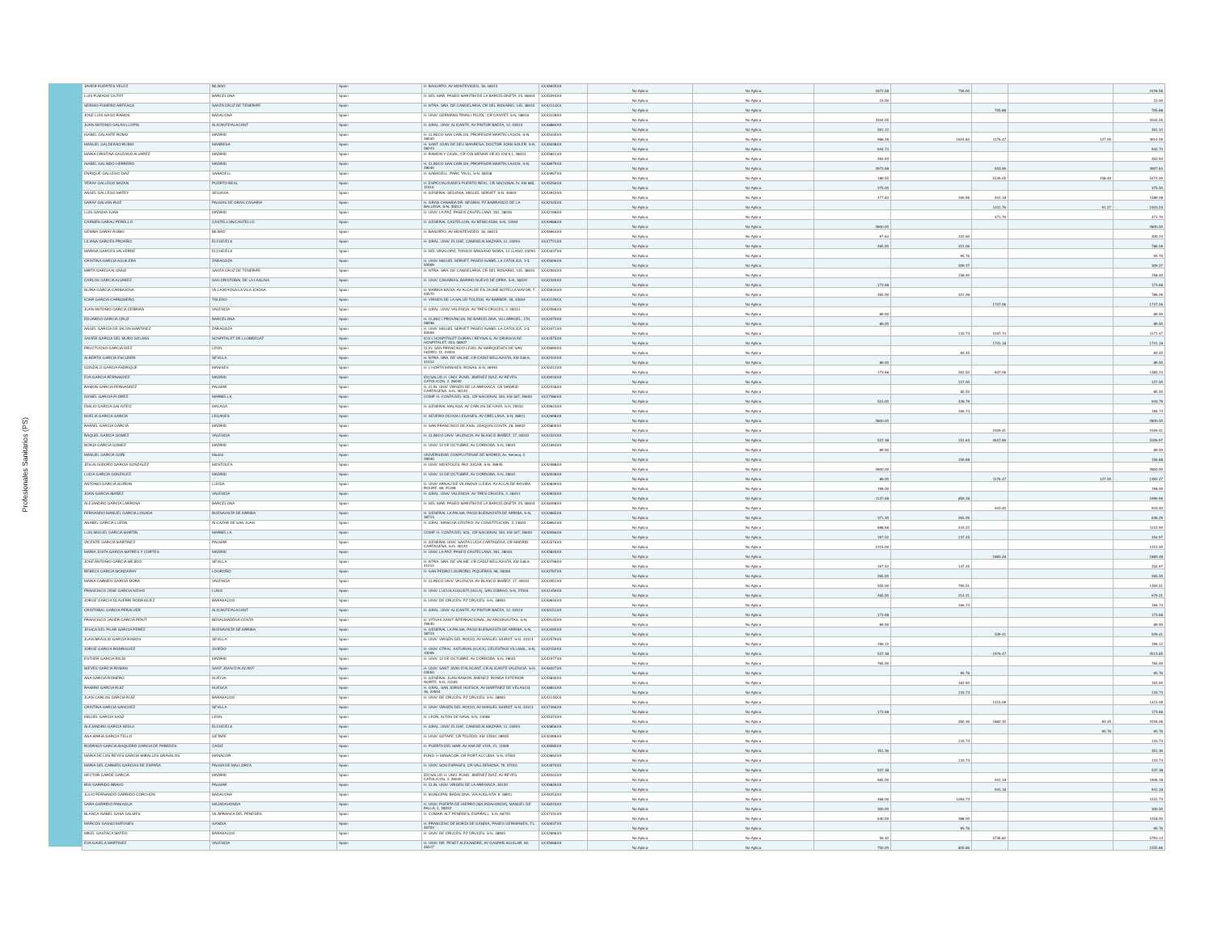Profesionales Sanitarios (PS)
| JAVIER FUERTES VELEZ | BILBAO | Spain | H. BASURTO, AV MONTEVIDEO, 18, 48013 | XXX6925XX | No Aplica | No Aplica | 1672.58 | 756.00 | | | 2428.58 |
| LUIS FUMADO CIUTAT | BARCELONA | Spain | H. DEL MAR, PASEO MARITIM DE LA BARCELONETA, 25, 08003 | XXX5293XX | No Aplica | No Aplica | 15.00 | | | | 15.00 |
| SERGIO FUMERO ARTEAGA | SANTA CRUZ DE TENERIFE | Spain | H. NTRA. SRA. DE CANDELARIA, CR DEL ROSARIO, 145, 38010 | XXX4114XX | No Aplica | No Aplica | | | 705.88 | | 705.88 |
| JOSE LUIS GAGO RAMOS | BADALONA | Spain | H. UNIV. GERMANS TRIAS I PUJOL, CR CANYET, S-N, 08916 | XXX3128XX | No Aplica | No Aplica | 3344.05 | | | | 3344.05 |
| JUAN ANTONIO GALAN LLOPIS | ALICANTE/ALACANT | Spain | H. GRAL. UNIV. ALICANTE, AV PINTOR BAEZA, 12, 03010 | XXX8884XX | No Aplica | No Aplica | 261.12 | | | | 261.12 |
| ISABEL GALANTE ROMO | MADRID | Spain | H. CLINICO SAN CARLOS, PROFESOR MARTIN LAGOS, S-N, 28040 | XXX5445XX | No Aplica | No Aplica | 986.28 | 1624.84 | 1176.47 | 127.00 | 3914.59 |
| MANUEL GALDEANO RUBIO | MANRESA | Spain | H. SANT JOAN DE DEU MANRESA, DOCTOR JOAN SOLER, S-N, 08243 | XXX6038XX | No Aplica | No Aplica | 944.74 | | | | 944.74 |
| MARIA CRISTINA GALEANO ALVAREZ | MADRID | Spain | H. RAMON Y CAJAL, CR COLMENAR VIEJO, KM 9,1, 28034 | XXX5841XX | No Aplica | No Aplica | 262.93 | | | | 262.93 |
| ISABEL GALINDO HERRERO | MADRID | Spain | H. CLINICO SAN CARLOS, PROFESOR MARTIN LAGOS, S-N, 28040 | XXX8979XX | No Aplica | No Aplica | 2973.68 | | 933.96 | | 3907.64 |
| ENRIQUE GALLEGO DIAZ | SABADELL | Spain | H. SABADELL, PARC TAULI, S-N, 08208 | XXX0967XX | No Aplica | No Aplica | 189.55 | | 5126.05 | 158.40 | 5474.00 |
| YERAY GALLEGO BAZAN | PUERTO REAL | Spain | H. ESPECIALIDADES PUERTO REAL, CR NACIONAL IV, KM 665, 11510 | XXX5256XX | No Aplica | No Aplica | 275.00 | | | | 275.00 |
| ANGEL GALLEGO MATEY | SEGOVIA | Spain | H. GENERAL SEGOVIA, MIGUEL SERVET, S-N, 40002 | XXX4942XX | No Aplica | No Aplica | 477.84 | 169.96 | 941.18 | | 1589.08 |
| SARAY GALVAN RUIZ | PALMAS DE GRAN CANARIA | Spain | H. GRAN CANARIA DR. NEGRIN, PZ BARRANCO DE LA BALLENA, S-N, 35012 | XXX2345XX | No Aplica | No Aplica | | | 1411.76 | 91.27 | 1503.03 |
| LUIS GANDIA JUAN | MADRID | Spain | H. UNIV. LA PAZ, PASEO CASTELLANA, 261, 28046 | XXX2198XX | No Aplica | No Aplica | | | 471.70 | | 471.70 |
| CARMEN GARAU PERELLO | CASTELLON/CASTELLO | Spain | H. GENERAL CASTELLON, AV BENICASIM, S-N, 12004 | XXX9988XX | No Aplica | No Aplica | 2800.00 | | | | 2800.00 |
| GEMMA GARAY RUBIO | BILBAO | Spain | H. BASURTO, AV MONTEVIDEO, 18, 48013 | XXX6964XX | No Aplica | No Aplica | 97.64 | 102.60 | | | 200.24 |
| LILIANA GARCES PROAÑO | ELCHE/ELX | Spain | H. GRAL. UNIV. ELCHE, CAMINO ALMAZARA, 11, 03203 | XXX7721XX | No Aplica | No Aplica | 465.00 | 321.06 | | | 786.06 |
| MARINA GARCES VALVERDE | ELCHE/ELX | Spain | H. DEL VINALOPO, TONICO SANSANO MORA, 14 LLANO, 03293 | XXX4037XX | No Aplica | No Aplica | | 95.76 | | | 95.76 |
| CRISTINA GARCIA AGUILERA | ZARAGOZA | Spain | H. UNIV. MIGUEL SERVET, PASEO ISABEL LA CATOLICA, 1-3, 50009 | XXX5006XX | No Aplica | No Aplica | | 309.27 | | | 309.27 |
| MIRTA GARCIA ALONSO | SANTA CRUZ DE TENERIFE | Spain | H. NTRA. SRA. DE CANDELARIA, CR DEL ROSARIO, 145, 38010 | XXX2063XX | No Aplica | No Aplica | | 158.40 | | | 158.40 |
| CARLOS GARCIA ALVAREZ | SAN CRISTOBAL DE LA LAGUNA | Spain | H. UNIV. CANARIAS, BARRIO NUEVO DE OFRA, S-N, 38320 | XXX2340XX | No Aplica | No Aplica | 173.68 | | | | 173.68 |
| NURIA GARCIA CARBAJOSA | VILLAJOYOSA/LA VILA JOIOSA | Spain | H. MARINA BAIXA, AV ALCALDE EN JAUME BOTELLA MAYOR, 7, 03570 | XXX5934XX | No Aplica | No Aplica | 465.00 | 321.06 | | | 786.06 |
| ICIAR GARCIA CARBONERO | TOLEDO | Spain | H. VIRGEN DE LA SALUD TOLEDO, AV BARBER, 30, 45004 | XXX1129XX | No Aplica | No Aplica | | | 1747.06 | | 1747.06 |
| JUAN ANTONIO GARCIA CEBRIAN | VALENCIA | Spain | H. GRAL. UNIV. VALENCIA, AV TRES CRUCES, 2, 46014 | XXX2566XX | No Aplica | No Aplica | 89.00 | | | | 89.00 |
| EDUARDO GARCIA CRUZ | BARCELONA | Spain | H. CLINIC I PROVINCIAL DE BARCELONA, VILLARROEL, 170, 08036 | XXX3370XX | No Aplica | No Aplica | 89.00 | | | | 89.00 |
| ANGEL GARCIA DE JALON MARTINEZ | ZARAGOZA | Spain | H. UNIV. MIGUEL SERVET, PASEO ISABEL LA CATOLICA, 1-3, 50009 | XXX3471XX | No Aplica | No Aplica | | 133.73 | 1037.74 | | 1171.47 |
| XAVIER GARCIA DEL MURO SOLANS | HOSPITALET DE LLOBREGAT | Spain | ICO L'HOSPITALET DURAN I REYNALS, AV GRANVIA DE HOSPITALET, 203, 08907 | XXX4575XX | No Aplica | No Aplica | | | 1741.18 | | 1741.18 |
| FRUCTUOSO GARCIA DIEZ | LEON | Spain | CLIN. SAN FRANCISCO LEON, AV MARQUESES DE SAN ISIDRO, 11, 24004 | XXX6690XX | No Aplica | No Aplica | | 83.45 | | | 83.45 |
| ALBERTO GARCIA ESCUDER | SEVILLA | Spain | H. NTRA. SRA. DE VALME, CR CADIZ BELLAVISTA, KM 548,9, 41014 | XXX2332XX | No Aplica | No Aplica | 89.00 | | | | 89.00 |
| GONZALO GARCIA FADRIQUE | MANISES | Spain | H. L'HORTA MANISES, ROSAS, S-N, 46940 | XXX0212XX | No Aplica | No Aplica | 173.68 | 262.50 | 847.06 | | 1283.24 |
| EVA GARCIA FERNANDEZ | MADRID | Spain | IDCSALUD H. UNIV. FUND. JIMENEZ DIAZ, AV REYES CATOLICOS, 2, 28040 | XXX9033XX | No Aplica | No Aplica | | 127.00 | | | 127.00 |
| RAMON GARCIA FERNANDEZ | PALMAR | Spain | H. CLIN. UNIV. VIRGEN DE LA ARRIXACA, CR MADRID CARTAGENA, S-N, 30120 | XXX2248XX | No Aplica | No Aplica | | 85.50 | | | 85.50 |
| DANIEL GARCIA FLOREZ | MARBELLA | Spain | COMP. H. COSTA DEL SOL, CR NACIONAL 340, KM 187, 29603 | XXX7380XX | No Aplica | No Aplica | 515.00 | 428.79 | | | 943.79 |
| EMILIO GARCIA GALISTEO | MALAGA | Spain | H. GENERAL MALAGA, AV CARLOS DE HAYA, S-N, 29010 | XXX9643XX | No Aplica | No Aplica | | 166.74 | | | 166.74 |
| NOELIA GARCIA GARCIA | LEGANES | Spain | H. SEVERO OCHOA LEGANES, AV ORELLANA, S-N, 28911 | XXX2698XX | No Aplica | No Aplica | 2800.00 | | | | 2800.00 |
| RAFAEL GARCIA GARCIA | MADRID | Spain | H. SAN FRANCISCO DE ASIS, JOAQUIN COSTA, 28, 28002 | XXX5800XX | No Aplica | No Aplica | | | 2329.41 | | 2329.41 |
| RAQUEL GARCIA GOMEZ | VALENCIA | Spain | H. CLINICO UNIV. VALENCIA, AV BLASCO IBAÑEZ, 17, 46010 | XXX4324XX | No Aplica | No Aplica | 537.38 | 151.63 | 4637.96 | | 5326.97 |
| BORJA GARCIA GOMEZ | MADRID | Spain | H. UNIV. 12 DE OCTUBRE, AV CORDOBA, S-N, 28041 | XXX1694XX | No Aplica | No Aplica | 89.00 | | | | 89.00 |
| MANUEL GARCIA GOÑI | Madrid | Spain | UNIVERSIDAD COMPLUTENSE DE MADRID, Av. Séneca, 2, 28040 | | No Aplica | No Aplica | | 156.88 | | | 156.88 |
| JESUS ISIDORO GARCIA GONZALEZ | MOSTOLES | Spain | H. UNIV. MOSTOLES, RIO JUCAR, S-N, 28935 | XXX0388XX | No Aplica | No Aplica | 2800.00 | | | | 2800.00 |
| LUCIA GARCIA GONZALEZ | MADRID | Spain | H. UNIV. 12 DE OCTUBRE, AV CORDOBA, S-N, 28041 | XXX0048XX | No Aplica | No Aplica | 89.00 | | 1176.47 | 127.00 | 1392.47 |
| ANTONIO GARCIA GUIÑON | LLEIDA | Spain | H. UNIV. ARNAU DE VILANOVA LLEIDA, AV ALCALDE ROVIRA ROURE, 80, 25198 | XXX0839XX | No Aplica | No Aplica | 198.00 | | | | 198.00 |
| JOAN GARCIA IBAÑEZ | VALENCIA | Spain | H. GRAL. UNIV. VALENCIA, AV TRES CRUCES, 2, 46014 | XXX0933XX | No Aplica | No Aplica | 1137.68 | 859.28 | | | 1996.96 |
| ALEJANDRO GARCIA LARROSA | BARCELONA | Spain | H. DEL MAR, PASEO MARITIM DE LA BARCELONETA, 25, 08003 | XXX8498XX | No Aplica | No Aplica | | | 943.40 | | 943.40 |
| FERNANDO MANUEL GARCIA LOSADA | BUENAVISTA DE ARRIBA | Spain | H. GENERAL LA PALMA, PAGO BUENAVISTA DE ARRIBA, S-N, 38713 | XXX3665XX | No Aplica | No Aplica | 371.20 | 265.09 | | | 636.29 |
| ANABEL GARCIA LUZON | ALCAZAR DE SAN JUAN | Spain | H. GRAL. MANCHA CENTRO, AV CONSTITUCION, 3, 13600 | XXX8962XX | No Aplica | No Aplica | 688.68 | 443.22 | | | 1131.90 |
| LUIS MIGUEL GARCIA MARTIN | MARBELLA | Spain | COMP. H. COSTA DEL SOL, CR NACIONAL 340, KM 187, 29603 | XXX0066XX | No Aplica | No Aplica | 197.52 | 137.45 | | | 334.97 |
| VICENTE GARCIA MARTINEZ | PALMAR | Spain | H. GENERAL UNIV. SANTA LUCIA CARTAGENA, CR MADRID CARTAGENA, S-N, 30120 | XXX4576XX | No Aplica | No Aplica | 1215.00 | | | | 1215.00 |
| MARIA JUSTA GARCIA MATRES Y CORTES | MADRID | Spain | H. UNIV. LA PAZ, PASEO CASTELLANA, 261, 28046 | XXX5833XX | No Aplica | No Aplica | | | 1883.48 | | 1883.48 |
| JOSE ANTONIO GARCIA MEJIDO | SEVILLA | Spain | H. NTRA. SRA. DE VALME, CR CADIZ BELLAVISTA, KM 548,9, 41014 | XXX0798XX | No Aplica | No Aplica | 197.52 | 137.45 | | | 334.97 |
| REBECA GARCIA MONDARAY | LOGROÑO | Spain | H. SAN PEDRO LOGROÑO, PIQUERAS, 98, 26006 | XXX2787XX | No Aplica | No Aplica | 265.00 | | | | 265.00 |
| MARIA CARMEN GARCIA MORA | VALENCIA | Spain | H. CLINICO UNIV. VALENCIA, AV BLASCO IBAÑEZ, 17, 46010 | XXX3351XX | No Aplica | No Aplica | 555.00 | 795.51 | | | 1350.51 |
| FRANCISCO JOSE GARCIA NOVIO | LUGO | Spain | H. UNIV. LUCUS AUGUSTI (HULA), SAN CIBRAO, S-N, 27004 | XXX1459XX | No Aplica | No Aplica | 465.00 | 214.21 | | | 679.21 |
| JORGE GARCIA OLAVERRI RODRIGUEZ | BARAKALDO | Spain | H. UNIV. DE CRUCES, PZ CRUCES, S-N, 48903 | XXX8634XX | No Aplica | No Aplica | | 166.74 | | | 166.74 |
| CRISTOBAL GARCIA PERALVER | ALICANTE/ALACANT | Spain | H. GRAL. UNIV. ALICANTE, AV PINTOR BAEZA, 12, 03010 | XXX0151XX | No Aplica | No Aplica | 173.68 | | | | 173.68 |
| FRANCISCO JAVIER GARCIA PENIT | BENALMADENA COSTA | Spain | H. VITHAS XANIT INTERNACIONAL, AV ARGONAUTAS, S-N, 29630 | XXX9145XX | No Aplica | No Aplica | 89.00 | | | | 89.00 |
| JESICA DEL PILAR GARCIA PEREZ | BUENAVISTA DE ARRIBA | Spain | H. GENERAL LA PALMA, PAGO BUENAVISTA DE ARRIBA, S-N, 38713 | XXX3492XX | No Aplica | No Aplica | | | 529.41 | | 529.41 |
| JUAN BRAULIO GARCIA RAMOS | SEVILLA | Spain | H. UNIV. VIRGEN DEL ROCIO, AV MANUEL SIUROT, S-N, 41013 | XXX2579XX | No Aplica | No Aplica | 196.12 | | | | 196.12 |
| JORGE GARCIA RODRIGUEZ | OVIEDO | Spain | H. UNIV. CTRAL. ASTURIAS (HUCA), CELESTINO VILLAMIL, S-N, 33006 | XXX2150XX | No Aplica | No Aplica | 537.38 | | 1976.47 | | 2513.85 |
| ESTHER GARCIA ROJO | MADRID | Spain | H. UNIV. 12 DE OCTUBRE, AV CORDOBA, S-N, 28041 | XXX1977XX | No Aplica | No Aplica | 765.00 | | | | 765.00 |
| NIEVES GARCIA ROMAN | SANT JOAN D'ALACANT | Spain | H. UNIV. SANT JOAN D'ALACANT, CR ALICANTE VALENCIA, S-N, 03550 | XXX8327XX | No Aplica | No Aplica | | 95.76 | | | 95.76 |
| ANA GARCIA ROMERO | HUELVA | Spain | H. GENERAL JUAN RAMON JIMENEZ, RONDA EXTERIOR NORTE, S-N, 21005 | XXX5830XX | No Aplica | No Aplica | | 162.60 | | | 162.60 |
| RAMIRO GARCIA RUIZ | HUESCA | Spain | H. GRAL. SAN JORGE HUESCA, AV MARTINEZ DE VELASCO, 36, 22004 | XXX8844XX | No Aplica | No Aplica | | 133.73 | | | 133.73 |
| JUAN CARLOS GARCIA RUIZ | BARAKALDO | Spain | H. UNIV. DE CRUCES, PZ CRUCES, S-N, 48903 | XXX1135XX | No Aplica | No Aplica | | | 1415.09 | | 1415.09 |
| CRISTINA GARCIA SANCHEZ | SEVILLA | Spain | H. UNIV. VIRGEN DEL ROCIO, AV MANUEL SIUROT, S-N, 41013 | XXX7466XX | No Aplica | No Aplica | 173.68 | | | | 173.68 |
| MIGUEL GARCIA SANZ | LEON | Spain | H. LEON, ALTOS DE NAVA, S-N, 24008 | XXX5373XX | No Aplica | No Aplica | | 260.36 | 1882.35 | 83.45 | 2226.06 |
| ALEJANDRO GARCIA SEGUI | ELCHE/ELX | Spain | H. GRAL. UNIV. ELCHE, CAMINO ALMAZARA, 11, 03203 | XXX0856XX | No Aplica | No Aplica | | | | 95.76 | 95.76 |
| ANA MARIA GARCIA TELLO | GETAFE | Spain | H. UNIV. GETAFE, CR TOLEDO, KM 12500, 28905 | XXX0396XX | No Aplica | No Aplica | | 133.73 | | | 133.73 |
| RODRIGO GARCIA-BAQUERO GARCIA DE PAREDES | CADIZ | Spain | H. PUERTA DEL MAR, AV ANA DE VIYA, 21, 11009 | XXX6585XX | No Aplica | No Aplica | 351.36 | | | | 351.36 |
| MARIA DE LOS REYES GARCIA-MIRALLES GRAVALOS | MANACOR | Spain | FUND. H MANACOR, CR PORT ALCUDIA, S-N, 07500 | XXX3662XX | No Aplica | No Aplica | | 133.73 | | | 133.73 |
| MARIA DEL CARMEN GARCIAS DE ESPAÑA | PALMA DE MALLORCA | Spain | H. UNIV. SON ESPASES, CR VALLDEMOSA, 79, 07010 | XXX4670XX | No Aplica | No Aplica | 537.38 | | | | 537.38 |
| HECTOR GARDE GARCIA | MADRID | Spain | IDCSALUD H. UNIV. FUND. JIMENEZ DIAZ, AV REYES CATOLICOS, 2, 28040 | XXX9344XX | No Aplica | No Aplica | 665.00 | | 941.18 | | 1606.18 |
| IRIS GARRIDO BRAVO | PALMAR | Spain | H. CLIN. UNIV. VIRGEN DE LA ARRIXACA, 30120 | XXX9826XX | No Aplica | No Aplica | | | 941.18 | | 941.18 |
| JULIO FERNANDO GARRIDO CORCHON | BADALONA | Spain | H. MUNICIPAL BADALONA, VIA AUGUSTA, 9, 08911 | XXX6253XX | No Aplica | No Aplica | 468.00 | 1063.73 | | | 1531.73 |
| SARA GARRIDO PANIAGUA | MAJADAHONDA | Spain | H. UNIV. PUERTA DE HIERRO (MAJADAHONDA), MANUEL DE FALLA, 1, 28222 | XXX8243XX | No Aplica | No Aplica | 300.00 | | | | 300.00 |
| BLANCA ISABEL GASA GALMES | VILAFRANCA DEL PENEDES | Spain | H. COMAR. ALT PENEDES, ESPIRALL, S-N, 08720 | XXX7431XX | No Aplica | No Aplica | 630.00 | 388.00 | | | 1018.00 |
| MARCOS GASSO MATOSES | GANDIA | Spain | H. FRANCESC DE BORJA DE GANDIA, PASEO GERMANIES, 71, 46702 | XXX0037XX | No Aplica | No Aplica | | 95.76 | | | 95.76 |
| MIKEL GASTACA MATEO | BARAKALDO | Spain | H. UNIV. DE CRUCES, PZ CRUCES, S-N, 48903 | XXX2696XX | No Aplica | No Aplica | 56.32 | | 5736.82 | | 5793.14 |
| EVA GAVELA MARTINEZ | VALENCIA | Spain | H. UNIV. DR. PESET ALEXANDRE, AV GASPAR AGUILAR, 90, 46017 | XXX5668XX | No Aplica | No Aplica | 750.00 | 805.86 | | | 1555.86 |